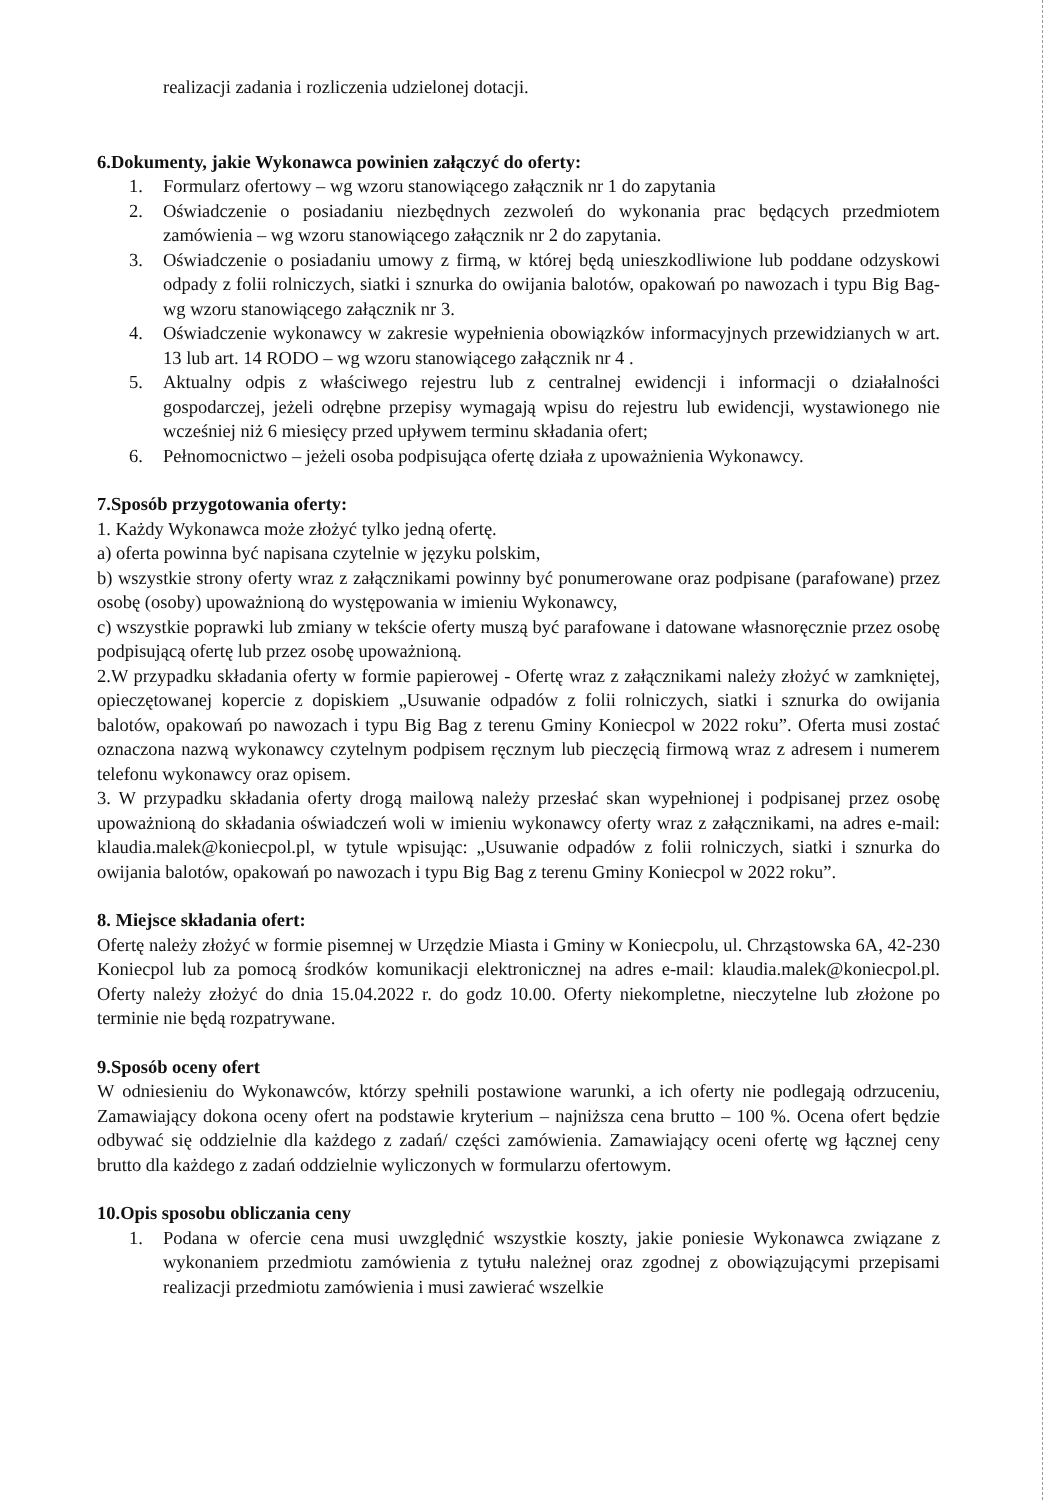realizacji zadania i rozliczenia udzielonej dotacji.
6.Dokumenty, jakie Wykonawca powinien załączyć do oferty:
1. Formularz ofertowy – wg wzoru stanowiącego załącznik nr 1 do zapytania
2. Oświadczenie o posiadaniu niezbędnych zezwoleń do wykonania prac będących przedmiotem zamówienia – wg wzoru stanowiącego załącznik nr 2 do zapytania.
3. Oświadczenie o posiadaniu umowy z firmą, w której będą unieszkodliwione lub poddane odzyskowi odpady z folii rolniczych, siatki i sznurka do owijania balotów, opakowań po nawozach i typu Big Bag- wg wzoru stanowiącego załącznik nr 3.
4. Oświadczenie wykonawcy w zakresie wypełnienia obowiązków informacyjnych przewidzianych w art. 13 lub art. 14 RODO – wg wzoru stanowiącego załącznik nr 4 .
5. Aktualny odpis z właściwego rejestru lub z centralnej ewidencji i informacji o działalności gospodarczej, jeżeli odrębne przepisy wymagają wpisu do rejestru lub ewidencji, wystawionego nie wcześniej niż 6 miesięcy przed upływem terminu składania ofert;
6. Pełnomocnictwo – jeżeli osoba podpisująca ofertę działa z upoważnienia Wykonawcy.
7.Sposób przygotowania oferty:
1. Każdy Wykonawca może złożyć tylko jedną ofertę.
a) oferta powinna być napisana czytelnie w języku polskim,
b) wszystkie strony oferty wraz z załącznikami powinny być ponumerowane oraz podpisane (parafowane) przez osobę (osoby) upoważnioną do występowania w imieniu Wykonawcy,
c) wszystkie poprawki lub zmiany w tekście oferty muszą być parafowane i datowane własnoręcznie przez osobę podpisującą ofertę lub przez osobę upoważnioną.
2.W przypadku składania oferty w formie papierowej - Ofertę wraz z załącznikami należy złożyć w zamkniętej, opieczętowanej kopercie z dopiskiem „Usuwanie odpadów z folii rolniczych, siatki i sznurka do owijania balotów, opakowań po nawozach i typu Big Bag z terenu Gminy Koniecpol w 2022 roku”. Oferta musi zostać oznaczona nazwą wykonawcy czytelnym podpisem ręcznym lub pieczęcią firmową wraz z adresem i numerem telefonu wykonawcy oraz opisem.
3. W przypadku składania oferty drogą mailową należy przesłać skan wypełnionej i podpisanej przez osobę upoważnioną do składania oświadczeń woli w imieniu wykonawcy oferty wraz z załącznikami, na adres e-mail: klaudia.malek@koniecpol.pl, w tytule wpisując: „Usuwanie odpadów z folii rolniczych, siatki i sznurka do owijania balotów, opakowań po nawozach i typu Big Bag z terenu Gminy Koniecpol w 2022 roku”.
8. Miejsce składania ofert:
Ofertę należy złożyć w formie pisemnej w Urzędzie Miasta i Gminy w Koniecpolu, ul. Chrząstowska 6A, 42-230 Koniecpol lub za pomocą środków komunikacji elektronicznej na adres e-mail: klaudia.malek@koniecpol.pl. Oferty należy złożyć do dnia 15.04.2022 r. do godz 10.00. Oferty niekompletne, nieczytelne lub złożone po terminie nie będą rozpatrywane.
9.Sposób oceny ofert
W odniesieniu do Wykonawców, którzy spełnili postawione warunki, a ich oferty nie podlegają odrzuceniu, Zamawiający dokona oceny ofert na podstawie kryterium – najniższa cena brutto – 100 %. Ocena ofert będzie odbywać się oddzielnie dla każdego z zadań/ części zamówienia. Zamawiający oceni ofertę wg łącznej ceny brutto dla każdego z zadań oddzielnie wyliczonych w formularzu ofertowym.
10.Opis sposobu obliczania ceny
1. Podana w ofercie cena musi uwzględnić wszystkie koszty, jakie poniesie Wykonawca związane z wykonaniem przedmiotu zamówienia z tytułu należnej oraz zgodnej z obowiązującymi przepisami realizacji przedmiotu zamówienia i musi zawierać wszelkie